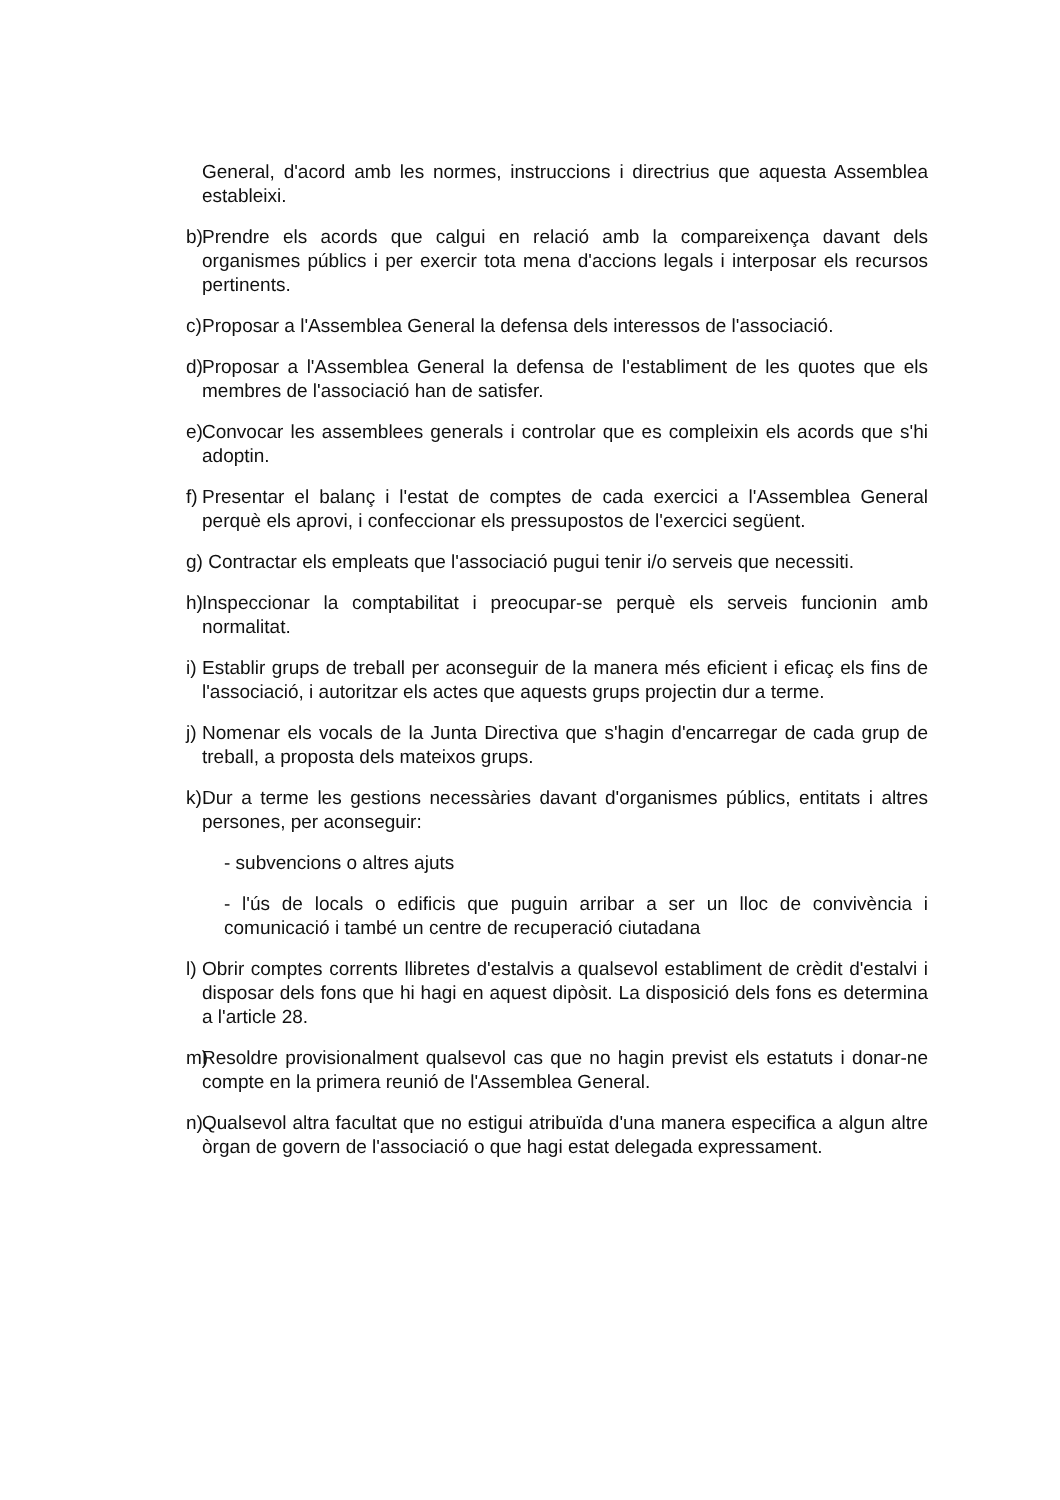General, d'acord amb les normes, instruccions i directrius que aquesta Assemblea estableixi.
b) Prendre els acords que calgui en relació amb la compareixença davant dels organismes públics i per exercir tota mena d'accions legals i interposar els recursos pertinents.
c) Proposar a l'Assemblea General la defensa dels interessos de l'associació.
d) Proposar a l'Assemblea General la defensa de l'establiment de les quotes que els membres de l'associació han de satisfer.
e) Convocar les assemblees generals i controlar que es compleixin els acords que s'hi adoptin.
f) Presentar el balanç i l'estat de comptes de cada exercici a l'Assemblea General perquè els aprovi, i confeccionar els pressupostos de l'exercici següent.
g) Contractar els empleats que l'associació pugui tenir i/o serveis que necessiti.
h) Inspeccionar la comptabilitat i preocupar-se perquè els serveis funcionin amb normalitat.
i) Establir grups de treball per aconseguir de la manera més eficient i eficaç els fins de l'associació, i autoritzar els actes que aquests grups projectin dur a terme.
j) Nomenar els vocals de la Junta Directiva que s'hagin d'encarregar de cada grup de treball, a proposta dels mateixos grups.
k) Dur a terme les gestions necessàries davant d'organismes públics, entitats i altres persones, per aconseguir:
- subvencions o altres ajuts
- l'ús de locals o edificis que puguin arribar a ser un lloc de convivència i comunicació i també un centre de recuperació ciutadana
l) Obrir comptes corrents llibretes d'estalvis a qualsevol establiment de crèdit d'estalvi i disposar dels fons que hi hagi en aquest dipòsit. La disposició dels fons es determina a l'article 28.
m) Resoldre provisionalment qualsevol cas que no hagin previst els estatuts i donar-ne compte en la primera reunió de l'Assemblea General.
n) Qualsevol altra facultat que no estigui atribuïda d'una manera especifica a algun altre òrgan de govern de l'associació o que hagi estat delegada expressament.